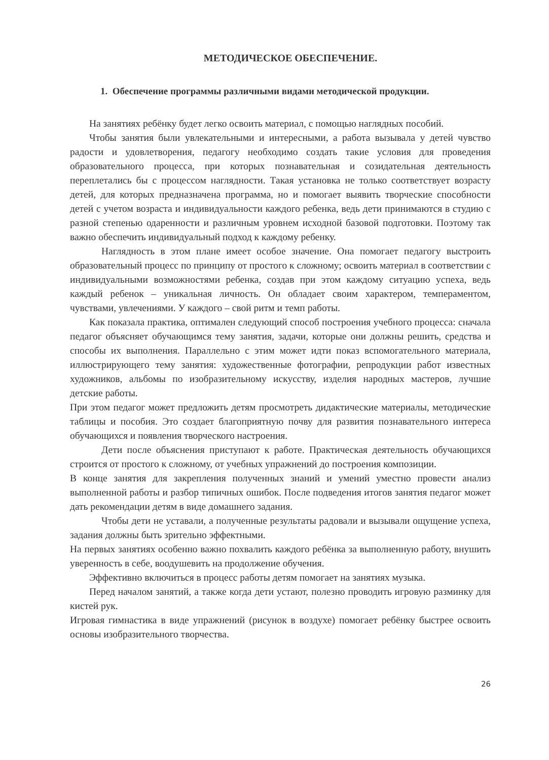МЕТОДИЧЕСКОЕ ОБЕСПЕЧЕНИЕ.
1. Обеспечение программы различными видами методической продукции.
На занятиях ребёнку будет легко освоить материал, с помощью наглядных пособий.
Чтобы занятия были увлекательными и интересными, а работа вызывала у детей чувство радости и удовлетворения, педагогу необходимо создать такие условия для проведения образовательного процесса, при которых познавательная и созидательная деятельность переплетались бы с процессом наглядности. Такая установка не только соответствует возрасту детей, для которых предназначена программа, но и помогает выявить творческие способности детей с учетом возраста и индивидуальности каждого ребенка, ведь дети принимаются в студию с разной степенью одаренности и различным уровнем исходной базовой подготовки. Поэтому так важно обеспечить индивидуальный подход к каждому ребенку.
Наглядность в этом плане имеет особое значение. Она помогает педагогу выстроить образовательный процесс по принципу от простого к сложному; освоить материал в соответствии с индивидуальными возможностями ребенка, создав при этом каждому ситуацию успеха, ведь каждый ребенок – уникальная личность. Он обладает своим характером, темпераментом, чувствами, увлечениями. У каждого – свой ритм и темп работы.
Как показала практика, оптимален следующий способ построения учебного процесса: сначала педагог объясняет обучающимся тему занятия, задачи, которые они должны решить, средства и способы их выполнения. Параллельно с этим может идти показ вспомогательного материала, иллюстрирующего тему занятия: художественные фотографии, репродукции работ известных художников, альбомы по изобразительному искусству, изделия народных мастеров, лучшие детские работы.
При этом педагог может предложить детям просмотреть дидактические материалы, методические таблицы и пособия. Это создает благоприятную почву для развития познавательного интереса обучающихся и появления творческого настроения.
Дети после объяснения приступают к работе. Практическая деятельность обучающихся строится от простого к сложному, от учебных упражнений до построения композиции.
В конце занятия для закрепления полученных знаний и умений уместно провести анализ выполненной работы и разбор типичных ошибок. После подведения итогов занятия педагог может дать рекомендации детям в виде домашнего задания.
Чтобы дети не уставали, а полученные результаты радовали и вызывали ощущение успеха, задания должны быть зрительно эффектными.
На первых занятиях особенно важно похвалить каждого ребёнка за выполненную работу, внушить уверенность в себе, воодушевить на продолжение обучения.
Эффективно включиться в процесс работы детям помогает на занятиях музыка.
Перед началом занятий, а также когда дети устают, полезно проводить игровую разминку для кистей рук.
Игровая гимнастика в виде упражнений (рисунок в воздухе) помогает ребёнку быстрее освоить основы изобразительного творчества.
26